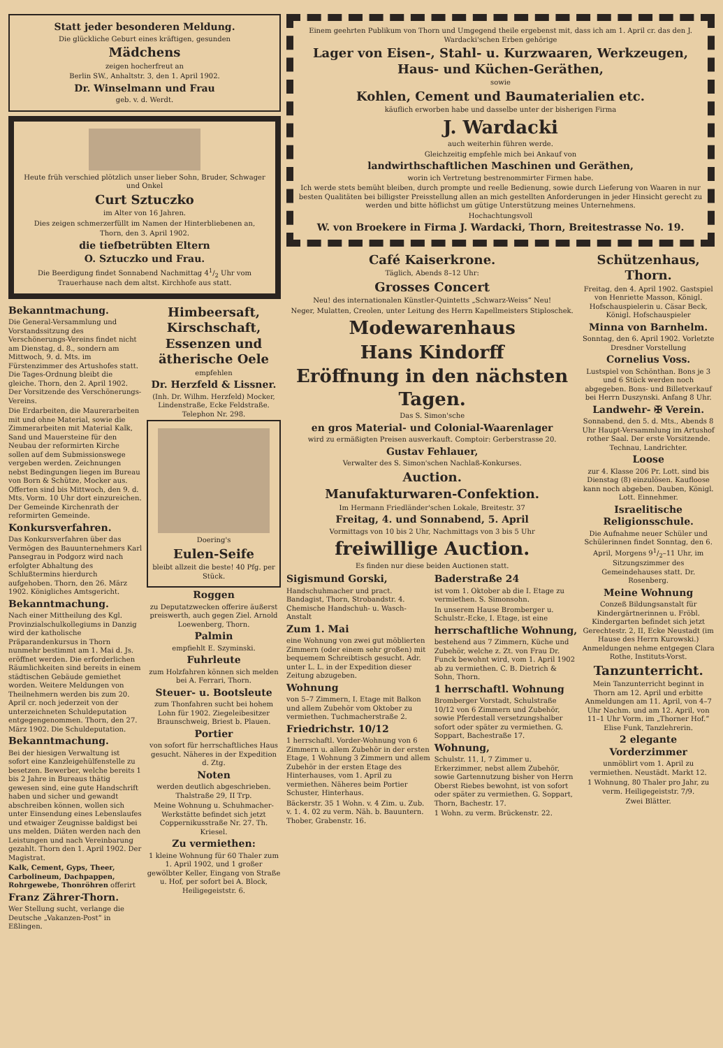Statt jeder besonderen Meldung.
Die glückliche Geburt eines kräftigen, gesunden
Mädchens
zeigen hocherfreut an
Berlin SW., Anhaltstr. 3, den 1. April 1902.
Dr. Winselmann und Frau
geb. v. d. Werdt.
Heute früh verschied plötzlich unser lieber Sohn, Bruder, Schwager und Onkel
Curt Sztuczko
im Alter von 16 Jahren.
Dies zeigen schmerzerfüllt im Namen der Hinterbliebenen an,
Thorn, den 3. April 1902.
die tiefbetrübten Eltern
O. Sztuczko und Frau.
Die Beerdigung findet Sonnabend Nachmittag 41/2 Uhr vom Trauerhause nach dem altst. Kirchhofe aus statt.
Bekanntmachung.
Die General-Versammlung und Vorstandssitzung des Verschönerungs-Vereins findet nicht am Dienstag, d. 8., sondern am Mittwoch, 9. d. Mts. im Fürstenzimmer des Artushofes statt. Die Tages-Ordnung bleibt die gleiche. Thorn, den 2. April 1902. Der Vorsitzende des Verschönerungs-Vereins.
Die Erdarbeiten, die Maurerarbeiten mit und ohne Material, sowie die Zimmerarbeiten mit Material Kalk, Sand und Mauersteine für den Neubau der reformirten Kirche sollen auf dem Submissionswege vergeben werden. Zeichnungen nebst Bedingungen liegen im Bureau von Born & Schütze, Mocker aus. Offerten sind bis Mittwoch, den 9. d. Mts. Vorm. 10 Uhr dort einzureichen. Der Gemeinde Kirchenrath der reformirten Gemeinde.
Konkursverfahren.
Das Konkursverfahren über das Vermögen des Bauunternehmers Karl Pansegrau in Podgorz wird nach erfolgter Abhaltung des Schlußtermins hierdurch aufgehoben. Thorn, den 26. März 1902. Königliches Amtsgericht.
Bekanntmachung.
Nach einer Mittheilung des Kgl. Provinzialschulkollegiums in Danzig wird der katholische Präparandenkursus in Thorn nunmehr bestimmt am 1. Mai d. Js. eröffnet werden. Die erforderlichen Räumlichkeiten sind bereits in einem städtischen Gebäude gemiethet worden. Weitere Meldungen von Theilnehmern werden bis zum 20. April cr. noch jederzeit von der unterzeichneten Schuldeputation entgegengenommen. Thorn, den 27. März 1902. Die Schuldeputation.
Bekanntmachung.
Bei der hiesigen Verwaltung ist sofort eine Kanzleigehülfenstelle zu besetzen. Bewerber, welche bereits 1 bis 2 Jahre in Bureaus thätig gewesen sind, eine gute Handschrift haben und sicher und gewandt abschreiben können, wollen sich unter Einsendung eines Lebenslaufes und etwaiger Zeugnisse baldigst bei uns melden. Diäten werden nach den Leistungen und nach Vereinbarung gezahlt. Thorn den 1. April 1902. Der Magistrat.
Kalk, Cement, Gyps, Theer, Carbolineum, Dachpappen, Rohrgewebe, Thonröhren offerirt
Franz Zährer-Thorn.
Wer Stellung sucht, verlange die Deutsche „Vakanzen-Post“ in Eßlingen.
Himbeersaft, Kirschschaft, Essenzen und ätherische Oele
empfehlen
Dr. Herzfeld & Lissner.
(Inh. Dr. Wilhm. Herzfeld) Mocker, Lindenstraße, Ecke Feldstraße. Telephon Nr. 298.
Doering's
Eulen-Seife
bleibt allzeit die beste! 40 Pfg. per Stück.
Roggen
zu Deputatzwecken offerire äußerst preiswerth, auch gegen Ziel. Arnold Loewenberg, Thorn.
Palmin
empfiehlt E. Szyminski.
Fuhrleute
zum Holzfahren können sich melden bei A. Ferrari, Thorn.
Steuer- u. Bootsleute
zum Thonfahren sucht bei hohem Lohn für 1902. Ziegeleibesitzer Braunschweig, Briest b. Plauen.
Portier
von sofort für herrschaftliches Haus gesucht. Näheres in der Expedition d. Ztg.
Noten
werden deutlich abgeschrieben. Thalstraße 29, II Trp.
Meine Wohnung u. Schuhmacher-Werkstätte befindet sich jetzt Coppernikusstraße Nr. 27. Th. Kriesel.
Zu vermiethen:
1 kleine Wohnung für 60 Thaler zum 1. April 1902, und 1 großer gewölbter Keller, Eingang von Straße u. Hof, per sofort bei A. Block, Heiligegeiststr. 6.
Einem geehrten Publikum von Thorn und Umgegend theile ergebenst mit, dass ich am 1. April cr. das den J. Wardacki'schen Erben gehörige
Lager von Eisen-, Stahl- u. Kurzwaaren, Werkzeugen, Haus- und Küchen-Geräthen,
sowie
Kohlen, Cement und Baumaterialien etc.
käuflich erworben habe und dasselbe unter der bisherigen Firma
J. Wardacki
auch weiterhin führen werde.
Gleichzeitig empfehle mich bei Ankauf von
landwirthschaftlichen Maschinen und Geräthen,
worin ich Vertretung bestrenommirter Firmen habe.
Ich werde stets bemüht bleiben, durch prompte und reelle Bedienung, sowie durch Lieferung von Waaren in nur besten Qualitäten bei billigster Preisstellung allen an mich gestellten Anforderungen in jeder Hinsicht gerecht zu werden und bitte höflichst um gütige Unterstützung meines Unternehmens.
Hochachtungsvoll
W. von Broekere in Firma J. Wardacki, Thorn, Breitestrasse No. 19.
Café Kaiserkrone.
Täglich, Abends 8–12 Uhr:
Grosses Concert
Neu! des internationalen Künstler-Quintetts „Schwarz-Weiss“ Neu!
Neger, Mulatten, Creolen, unter Leitung des Herrn Kapellmeisters Stiploschek.
Modewarenhaus
Hans Kindorff
Eröffnung in den nächsten Tagen.
Das S. Simon'sche
en gros Material- und Colonial-Waarenlager
wird zu ermäßigten Preisen ausverkauft. Comptoir: Gerberstrasse 20.
Gustav Fehlauer,
Verwalter des S. Simon'schen Nachlaß-Konkurses.
Auction.
Manufakturwaren-Confektion.
Im Hermann Friedländer'schen Lokale, Breitestr. 37
Freitag, 4. und Sonnabend, 5. April
Vormittags von 10 bis 2 Uhr, Nachmittags von 3 bis 5 Uhr
freiwillige Auction.
Es finden nur diese beiden Auctionen statt.
Sigismund Gorski,
Handschuhmacher und pract. Bandagist, Thorn, Strobandstr. 4. Chemische Handschuh- u. Wasch-Anstalt
Zum 1. Mai
eine Wohnung von zwei gut möblierten Zimmern (oder einem sehr großen) mit bequemem Schreibtisch gesucht. Adr. unter L. L. in der Expedition dieser Zeitung abzugeben.
Wohnung
von 5–7 Zimmern, I. Etage mit Balkon und allem Zubehör vom Oktober zu vermiethen. Tuchmacherstraße 2.
Friedrichstr. 10/12
1 herrschaftl. Vorder-Wohnung von 6 Zimmern u. allem Zubehör in der ersten Etage, 1 Wohnung 3 Zimmern und allem Zubehör in der ersten Etage des Hinterhauses, vom 1. April zu vermiethen. Näheres beim Portier Schuster, Hinterhaus.
Bäckerstr. 35 1 Wohn. v. 4 Zim. u. Zub. v. 1. 4. 02 zu verm. Näh. b. Bauuntern. Thober, Grabenstr. 16.
Baderstraße 24
ist vom 1. Oktober ab die I. Etage zu vermiethen. S. Simonsohn.
In unserem Hause Bromberger u. Schulstr.-Ecke, I. Etage, ist eine
herrschaftliche Wohnung,
bestehend aus 7 Zimmern, Küche und Zubehör, welche z. Zt. von Frau Dr. Funck bewohnt wird, vom 1. April 1902 ab zu vermiethen. C. B. Dietrich & Sohn, Thorn.
1 herrschaftl. Wohnung
Bromberger Vorstadt, Schulstraße 10/12 von 6 Zimmern und Zubehör, sowie Pferdestall versetzungshalber sofort oder später zu vermiethen. G. Soppart, Bachestraße 17.
Wohnung,
Schulstr. 11, I, 7 Zimmer u. Erkerzimmer, nebst allem Zubehör, sowie Gartennutzung bisher von Herrn Oberst Riebes bewohnt, ist von sofort oder später zu vermiethen. G. Soppart, Thorn, Bachestr. 17.
1 Wohn. zu verm. Brückenstr. 22.
Schützenhaus, Thorn.
Freitag, den 4. April 1902. Gastspiel von Henriette Masson, Königl. Hofschauspielerin u. Cäsar Beck, Königl. Hofschauspieler
Minna von Barnhelm.
Sonntag, den 6. April 1902. Vorletzte Dresdner Vorstellung
Cornelius Voss.
Lustspiel von Schönthan. Bons je 3 und 6 Stück werden noch abgegeben. Bons- und Billetverkauf bei Herrn Duszynski. Anfang 8 Uhr.
Landwehr- ✠ Verein.
Sonnabend, den 5. d. Mts., Abends 8 Uhr Haupt-Versammlung im Artushof rother Saal. Der erste Vorsitzende. Technau, Landrichter.
Loose
zur 4. Klasse 206 Pr. Lott. sind bis Dienstag (8) einzulösen. Kaufloose kann noch abgeben. Dauben, Königl. Lott. Einnehmer.
Israelitische Religionsschule.
Die Aufnahme neuer Schüler und Schülerinnen findet Sonntag, den 6. April, Morgens 91/2–11 Uhr, im Sitzungszimmer des Gemeindehauses statt. Dr. Rosenberg.
Meine Wohnung
Conzeß Bildungsanstalt für Kindergärtnerinnen u. Fröbl. Kindergarten befindet sich jetzt Gerechtestr. 2, II, Ecke Neustadt (im Hause des Herrn Kurowski.) Anmeldungen nehme entgegen Clara Rothe, Instituts-Vorst.
Tanzunterricht.
Mein Tanzunterricht beginnt in Thorn am 12. April und erbitte Anmeldungen am 11. April, von 4–7 Uhr Nachm. und am 12. April, von 11–1 Uhr Vorm. im „Thorner Hof.“ Elise Funk, Tanzlehrerin.
2 elegante Vorderzimmer
unmöblirt vom 1. April zu vermiethen. Neustädt. Markt 12.
1 Wohnung, 80 Thaler pro Jahr, zu verm. Heiligegeiststr. 7/9.
Zwei Blätter.